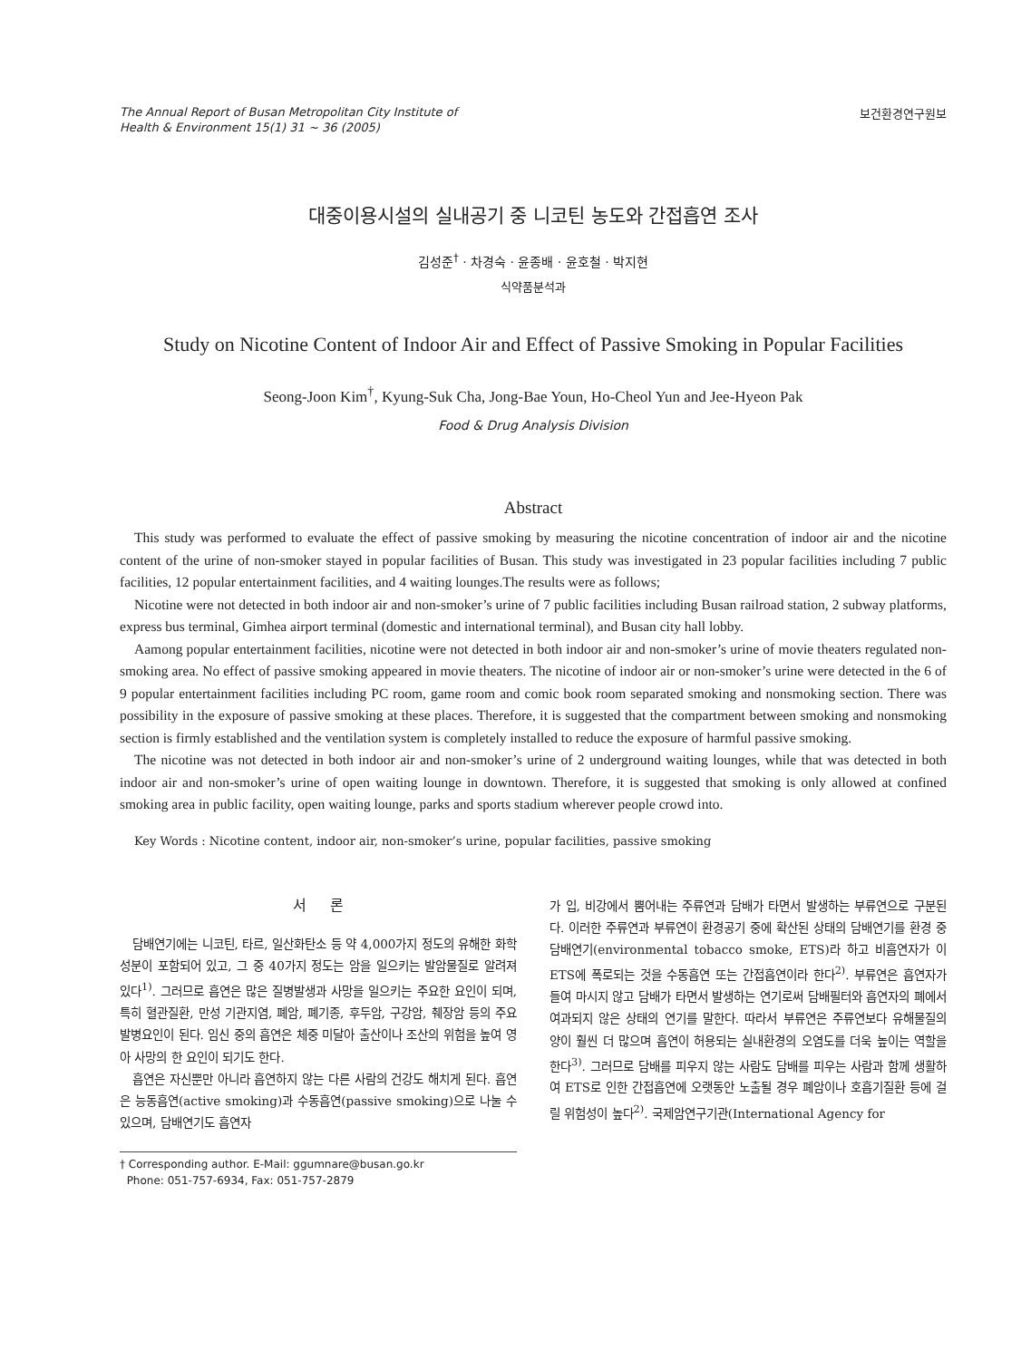The Annual Report of Busan Metropolitan City Institute of
Health & Environment 15(1) 31 ~ 36 (2005)
보건환경연구원보
대중이용시설의 실내공기 중 니코틴 농도와 간접흡연 조사
김성준<sup>†</sup> · 차경숙 · 윤종배 · 윤호철 · 박지현
식약품분석과
Study on Nicotine Content of Indoor Air and Effect of Passive Smoking in Popular Facilities
Seong-Joon Kim<sup>†</sup>, Kyung-Suk Cha, Jong-Bae Youn, Ho-Cheol Yun and Jee-Hyeon Pak
Food & Drug Analysis Division
Abstract
This study was performed to evaluate the effect of passive smoking by measuring the nicotine concentration of indoor air and the nicotine content of the urine of non-smoker stayed in popular facilities of Busan. This study was investigated in 23 popular facilities including 7 public facilities, 12 popular entertainment facilities, and 4 waiting lounges.The results were as follows;
Nicotine were not detected in both indoor air and non-smoker’s urine of 7 public facilities including Busan railroad station, 2 subway platforms, express bus terminal, Gimhea airport terminal (domestic and international terminal), and Busan city hall lobby.
Aamong popular entertainment facilities, nicotine were not detected in both indoor air and non-smoker’s urine of movie theaters regulated non-smoking area. No effect of passive smoking appeared in movie theaters. The nicotine of indoor air or non-smoker’s urine were detected in the 6 of 9 popular entertainment facilities including PC room, game room and comic book room separated smoking and nonsmoking section. There was possibility in the exposure of passive smoking at these places. Therefore, it is suggested that the compartment between smoking and nonsmoking section is firmly established and the ventilation system is completely installed to reduce the exposure of harmful passive smoking.
The nicotine was not detected in both indoor air and non-smoker’s urine of 2 underground waiting lounges, while that was detected in both indoor air and non-smoker’s urine of open waiting lounge in downtown. Therefore, it is suggested that smoking is only allowed at confined smoking area in public facility, open waiting lounge, parks and sports stadium wherever people crowd into.
Key Words : Nicotine content, indoor air, non-smoker’s urine, popular facilities, passive smoking
서 론
담배연기에는 니코틴, 타르, 일산화탄소 등 약 4,000가지 정도의 유해한 화학 성분이 포함되어 있고, 그 중 40가지 정도는 암을 일으키는 발암물질로 알려져 있다<sup>1)</sup>. 그러므로 흡연은 많은 질병발생과 사망을 일으키는 주요한 요인이 되며, 특히 혈관질환, 만성 기관지염, 폐암, 폐기종, 후두암, 구강암, 췌장암 등의 주요 발병요인이 된다. 임신 중의 흡연은 체중 미달아 출산이나 조산의 위험을 높여 영아 사망의 한 요인이 되기도 한다.
흡연은 자신뿐만 아니라 흡연하지 않는 다른 사람의 건강도 해치게 된다. 흡연은 능동흡연(active smoking)과 수동흡연(passive smoking)으로 나눌 수 있으며, 담배연기도 흡연자
† Corresponding author. E-Mail: ggumnare@busan.go.kr
Phone: 051-757-6934, Fax: 051-757-2879
가 입, 비강에서 뿜어내는 주류연과 담배가 타면서 발생하는 부류연으로 구분된다. 이러한 주류연과 부류연이 환경공기 중에 확산된 상태의 담배연기를 환경 중 담배연기(environmental tobacco smoke, ETS)라 하고 비흡연자가 이 ETS에 폭로되는 것을 수동흡연 또는 간접흡연이라 한다<sup>2)</sup>. 부류연은 흡연자가 들여 마시지 않고 담배가 타면서 발생하는 연기로써 담배필터와 흡연자의 폐에서 여과되지 않은 상태의 연기를 말한다. 따라서 부류연은 주류연보다 유해물질의 양이 훨씬 더 많으며 흡연이 허용되는 실내환경의 오염도를 더욱 높이는 역할을 한다<sup>3)</sup>. 그러므로 담배를 피우지 않는 사람도 담배를 피우는 사람과 함께 생활하여 ETS로 인한 간접흡연에 오랫동안 노출될 경우 폐암이나 호흡기질환 등에 걸릴 위험성이 높다<sup>2)</sup>. 국제암연구기관(International Agency for